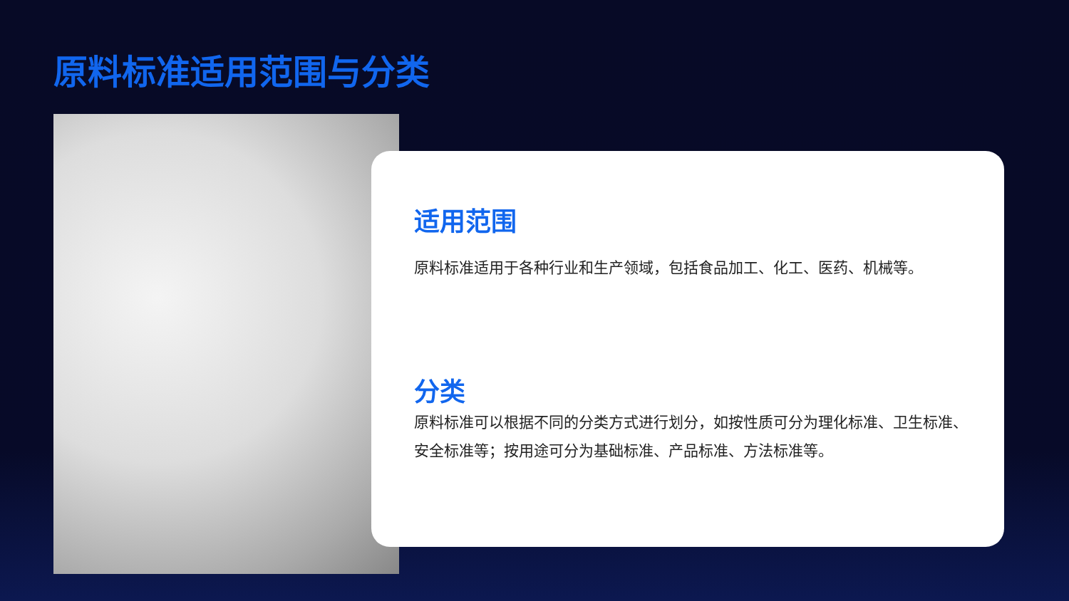原料标准适用范围与分类
适用范围
原料标准适用于各种行业和生产领域，包括食品加工、化工、医药、机械等。
分类
原料标准可以根据不同的分类方式进行划分，如按性质可分为理化标准、卫生标准、安全标准等；按用途可分为基础标准、产品标准、方法标准等。